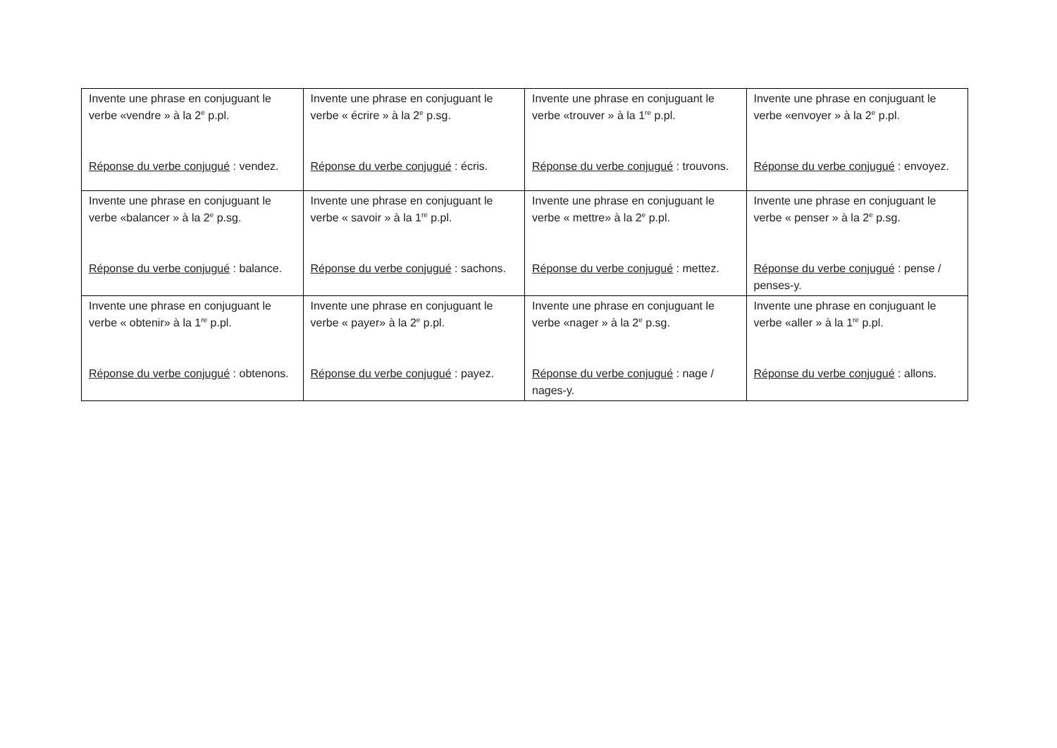| Invente une phrase en conjuguant le verbe «vendre » à la 2<sup>e</sup> p.pl. Réponse du verbe conjugué : vendez. | Invente une phrase en conjuguant le verbe « écrire » à la 2<sup>e</sup> p.sg. Réponse du verbe conjugué : écris. | Invente une phrase en conjuguant le verbe «trouver » à la 1<sup>re</sup> p.pl. Réponse du verbe conjugué : trouvons. | Invente une phrase en conjuguant le verbe «envoyer » à la 2<sup>e</sup> p.pl. Réponse du verbe conjugué : envoyez. |
| Invente une phrase en conjuguant le verbe «balancer » à la 2<sup>e</sup> p.sg. Réponse du verbe conjugué : balance. | Invente une phrase en conjuguant le verbe « savoir » à la 1<sup>re</sup> p.pl. Réponse du verbe conjugué : sachons. | Invente une phrase en conjuguant le verbe « mettre» à la 2<sup>e</sup> p.pl. Réponse du verbe conjugué : mettez. | Invente une phrase en conjuguant le verbe « penser » à la 2<sup>e</sup> p.sg. Réponse du verbe conjugué : pense / penses-y. |
| Invente une phrase en conjuguant le verbe « obtenir» à la 1<sup>re</sup> p.pl. Réponse du verbe conjugué : obtenons. | Invente une phrase en conjuguant le verbe « payer» à la 2<sup>e</sup> p.pl. Réponse du verbe conjugué : payez. | Invente une phrase en conjuguant le verbe «nager » à la 2<sup>e</sup> p.sg. Réponse du verbe conjugué : nage / nages-y. | Invente une phrase en conjuguant le verbe «aller » à la 1<sup>re</sup> p.pl. Réponse du verbe conjugué : allons. |